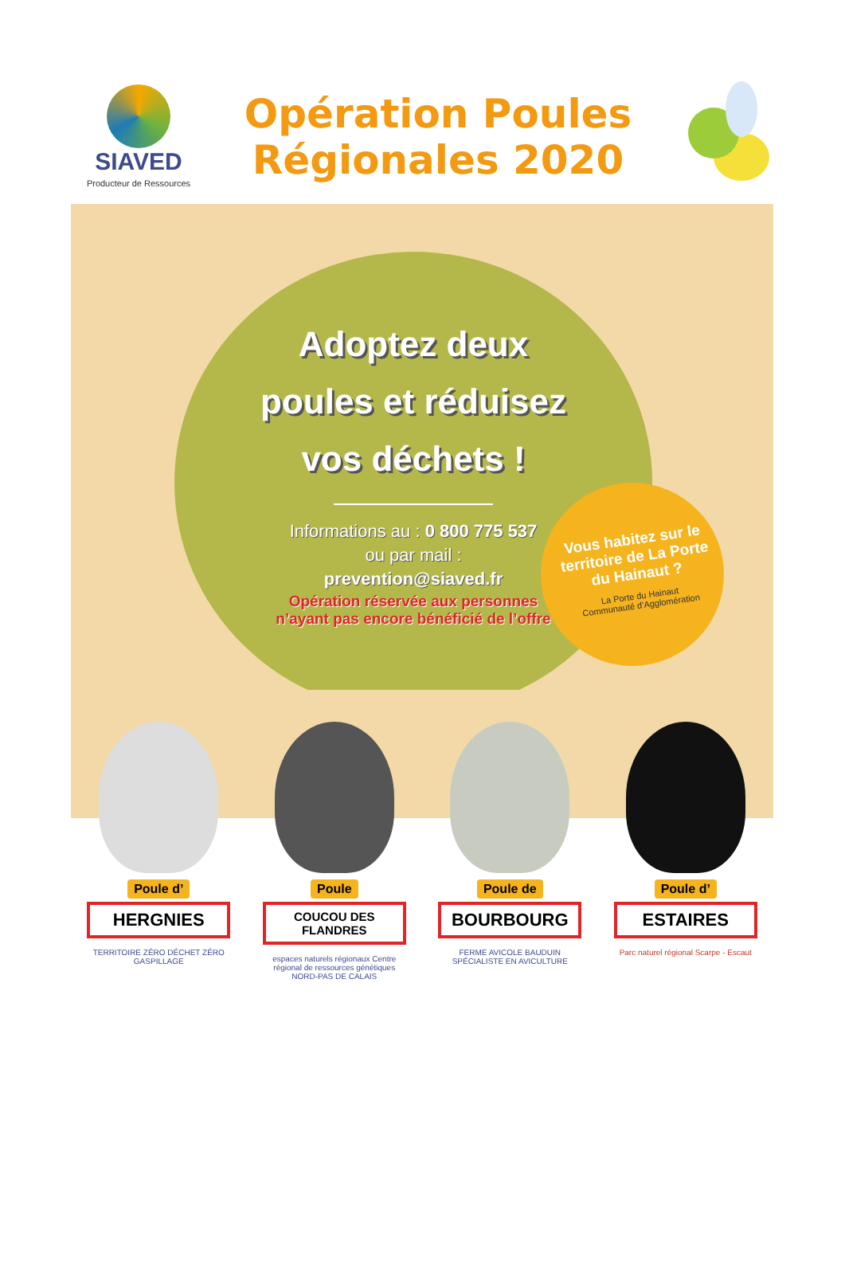SIAVED
Producteur de Ressources
Opération Poules
Régionales 2020
Adoptez deux
poules et réduisez
vos déchets !
Informations au : 0 800 775 537
ou par mail :
prevention@siaved.fr
Opération réservée aux personnes
n’ayant pas encore bénéficié de l’offre
Vous habitez sur le territoire de La Porte du Hainaut ?
La Porte du Hainaut
Communauté d’Agglomération
Poule d’
HERGNIES
TERRITOIRE ZÉRO DÉCHET ZÉRO GASPILLAGE
Poule
COUCOU DES FLANDRES
espaces naturels régionaux Centre régional de ressources génétiques NORD-PAS DE CALAIS
Poule de
BOURBOURG
FERME AVICOLE BAUDUIN SPÉCIALISTE EN AVICULTURE
Poule d’
ESTAIRES
Parc naturel régional Scarpe - Escaut